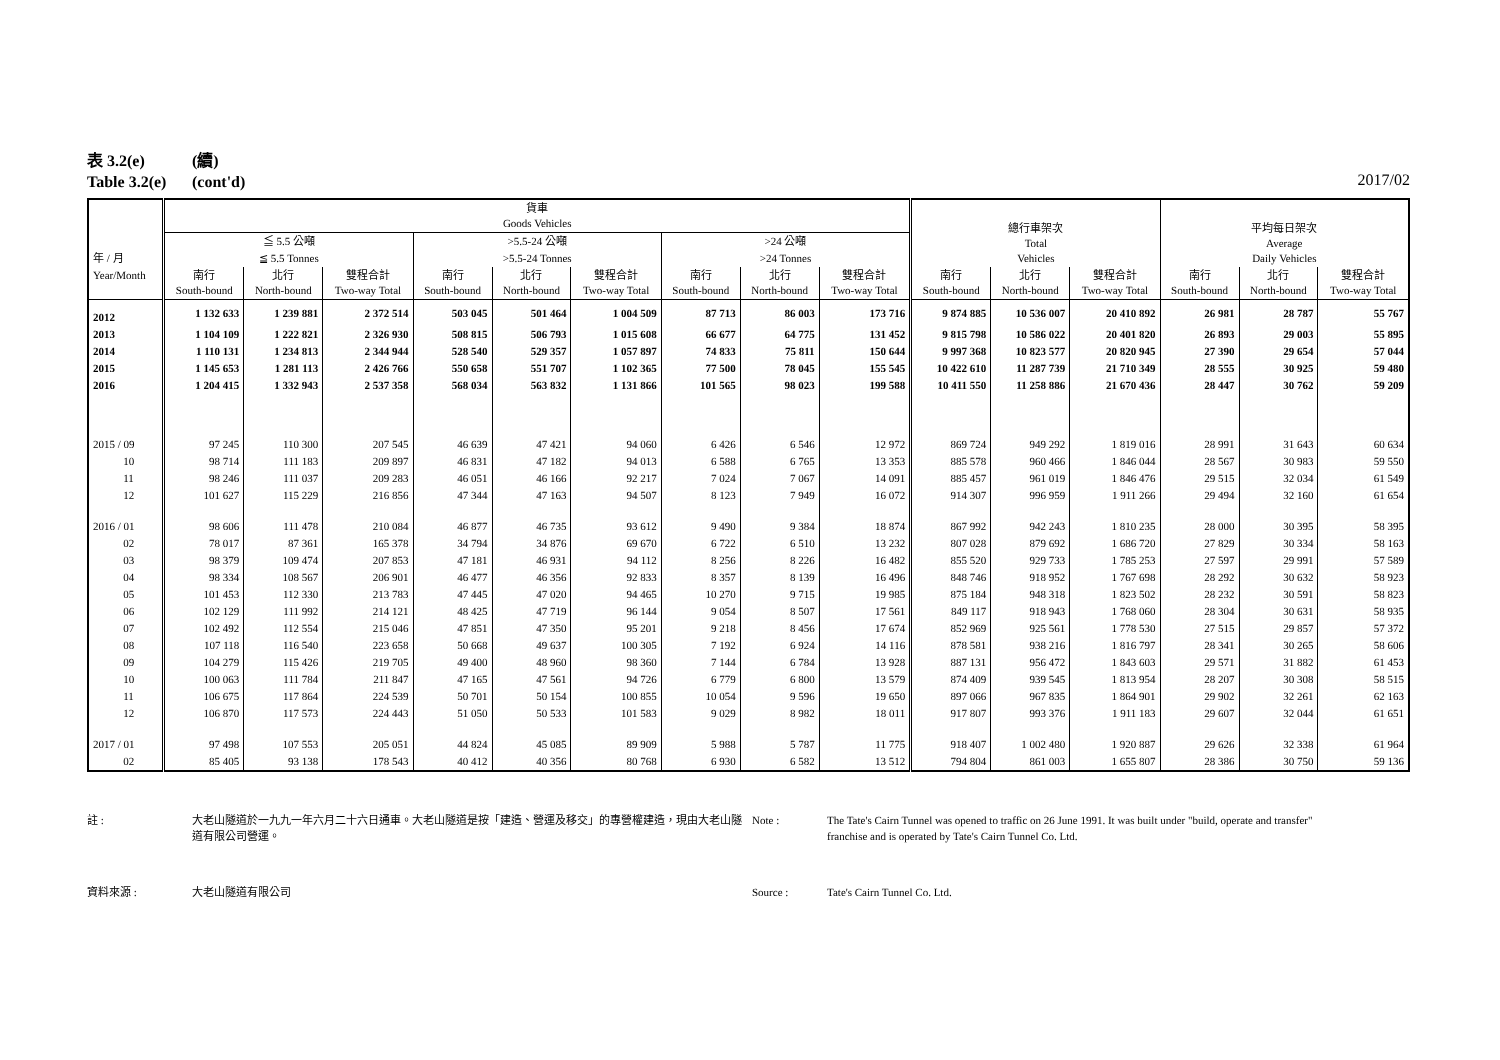表 3.2(e) (續)
Table 3.2(e) (cont'd)
2017/02
| 年 / 月 | 貨車 Goods Vehicles | | | | | | | | | 總行車架次 Total Vehicles | | | 平均每日架次 Average Daily Vehicles | | |
| --- | --- | --- | --- | --- | --- | --- | --- | --- | --- | --- | --- | --- | --- | --- | --- |
| | ≦ 5.5 公噸 | | | >5.5-24 公噸 | | | >24 公噸 | | | | | | | | |
| | ≦ 5.5 Tonnes | | | >5.5-24 Tonnes | | | >24 Tonnes | | | | | | | | |
| Year/Month | 南行 South-bound | 北行 North-bound | 雙程合計 Two-way Total | 南行 South-bound | 北行 North-bound | 雙程合計 Two-way Total | 南行 South-bound | 北行 North-bound | 雙程合計 Two-way Total | 南行 South-bound | 北行 North-bound | 雙程合計 Two-way Total | 南行 South-bound | 北行 North-bound | 雙程合計 Two-way Total |
| 2012 | 1 132 633 | 1 239 881 | 2 372 514 | 503 045 | 501 464 | 1 004 509 | 87 713 | 86 003 | 173 716 | 9 874 885 | 10 536 007 | 20 410 892 | 26 981 | 28 787 | 55 767 |
| 2013 | 1 104 109 | 1 222 821 | 2 326 930 | 508 815 | 506 793 | 1 015 608 | 66 677 | 64 775 | 131 452 | 9 815 798 | 10 586 022 | 20 401 820 | 26 893 | 29 003 | 55 895 |
| 2014 | 1 110 131 | 1 234 813 | 2 344 944 | 528 540 | 529 357 | 1 057 897 | 74 833 | 75 811 | 150 644 | 9 997 368 | 10 823 577 | 20 820 945 | 27 390 | 29 654 | 57 044 |
| 2015 | 1 145 653 | 1 281 113 | 2 426 766 | 550 658 | 551 707 | 1 102 365 | 77 500 | 78 045 | 155 545 | 10 422 610 | 11 287 739 | 21 710 349 | 28 555 | 30 925 | 59 480 |
| 2016 | 1 204 415 | 1 332 943 | 2 537 358 | 568 034 | 563 832 | 1 131 866 | 101 565 | 98 023 | 199 588 | 10 411 550 | 11 258 886 | 21 670 436 | 28 447 | 30 762 | 59 209 |
| 2015 / 09 | 97 245 | 110 300 | 207 545 | 46 639 | 47 421 | 94 060 | 6 426 | 6 546 | 12 972 | 869 724 | 949 292 | 1 819 016 | 28 991 | 31 643 | 60 634 |
| 10 | 98 714 | 111 183 | 209 897 | 46 831 | 47 182 | 94 013 | 6 588 | 6 765 | 13 353 | 885 578 | 960 466 | 1 846 044 | 28 567 | 30 983 | 59 550 |
| 11 | 98 246 | 111 037 | 209 283 | 46 051 | 46 166 | 92 217 | 7 024 | 7 067 | 14 091 | 885 457 | 961 019 | 1 846 476 | 29 515 | 32 034 | 61 549 |
| 12 | 101 627 | 115 229 | 216 856 | 47 344 | 47 163 | 94 507 | 8 123 | 7 949 | 16 072 | 914 307 | 996 959 | 1 911 266 | 29 494 | 32 160 | 61 654 |
| 2016 / 01 | 98 606 | 111 478 | 210 084 | 46 877 | 46 735 | 93 612 | 9 490 | 9 384 | 18 874 | 867 992 | 942 243 | 1 810 235 | 28 000 | 30 395 | 58 395 |
| 02 | 78 017 | 87 361 | 165 378 | 34 794 | 34 876 | 69 670 | 6 722 | 6 510 | 13 232 | 807 028 | 879 692 | 1 686 720 | 27 829 | 30 334 | 58 163 |
| 03 | 98 379 | 109 474 | 207 853 | 47 181 | 46 931 | 94 112 | 8 256 | 8 226 | 16 482 | 855 520 | 929 733 | 1 785 253 | 27 597 | 29 991 | 57 589 |
| 04 | 98 334 | 108 567 | 206 901 | 46 477 | 46 356 | 92 833 | 8 357 | 8 139 | 16 496 | 848 746 | 918 952 | 1 767 698 | 28 292 | 30 632 | 58 923 |
| 05 | 101 453 | 112 330 | 213 783 | 47 445 | 47 020 | 94 465 | 10 270 | 9 715 | 19 985 | 875 184 | 948 318 | 1 823 502 | 28 232 | 30 591 | 58 823 |
| 06 | 102 129 | 111 992 | 214 121 | 48 425 | 47 719 | 96 144 | 9 054 | 8 507 | 17 561 | 849 117 | 918 943 | 1 768 060 | 28 304 | 30 631 | 58 935 |
| 07 | 102 492 | 112 554 | 215 046 | 47 851 | 47 350 | 95 201 | 9 218 | 8 456 | 17 674 | 852 969 | 925 561 | 1 778 530 | 27 515 | 29 857 | 57 372 |
| 08 | 107 118 | 116 540 | 223 658 | 50 668 | 49 637 | 100 305 | 7 192 | 6 924 | 14 116 | 878 581 | 938 216 | 1 816 797 | 28 341 | 30 265 | 58 606 |
| 09 | 104 279 | 115 426 | 219 705 | 49 400 | 48 960 | 98 360 | 7 144 | 6 784 | 13 928 | 887 131 | 956 472 | 1 843 603 | 29 571 | 31 882 | 61 453 |
| 10 | 100 063 | 111 784 | 211 847 | 47 165 | 47 561 | 94 726 | 6 779 | 6 800 | 13 579 | 874 409 | 939 545 | 1 813 954 | 28 207 | 30 308 | 58 515 |
| 11 | 106 675 | 117 864 | 224 539 | 50 701 | 50 154 | 100 855 | 10 054 | 9 596 | 19 650 | 897 066 | 967 835 | 1 864 901 | 29 902 | 32 261 | 62 163 |
| 12 | 106 870 | 117 573 | 224 443 | 51 050 | 50 533 | 101 583 | 9 029 | 8 982 | 18 011 | 917 807 | 993 376 | 1 911 183 | 29 607 | 32 044 | 61 651 |
| 2017 / 01 | 97 498 | 107 553 | 205 051 | 44 824 | 45 085 | 89 909 | 5 988 | 5 787 | 11 775 | 918 407 | 1 002 480 | 1 920 887 | 29 626 | 32 338 | 61 964 |
| 02 | 85 405 | 93 138 | 178 543 | 40 412 | 40 356 | 80 768 | 6 930 | 6 582 | 13 512 | 794 804 | 861 003 | 1 655 807 | 28 386 | 30 750 | 59 136 |
註 : 大老山隧道於一九九一年六月二十六日通車。大老山隧道是按「建造、營運及移交」的專營權建造，現由大老山隧道有限公司營運。
Note : The Tate's Cairn Tunnel was opened to traffic on 26 June 1991. It was built under "build, operate and transfer" franchise and is operated by Tate's Cairn Tunnel Co. Ltd.
資料來源 : 大老山隧道有限公司 Source : Tate's Cairn Tunnel Co. Ltd.